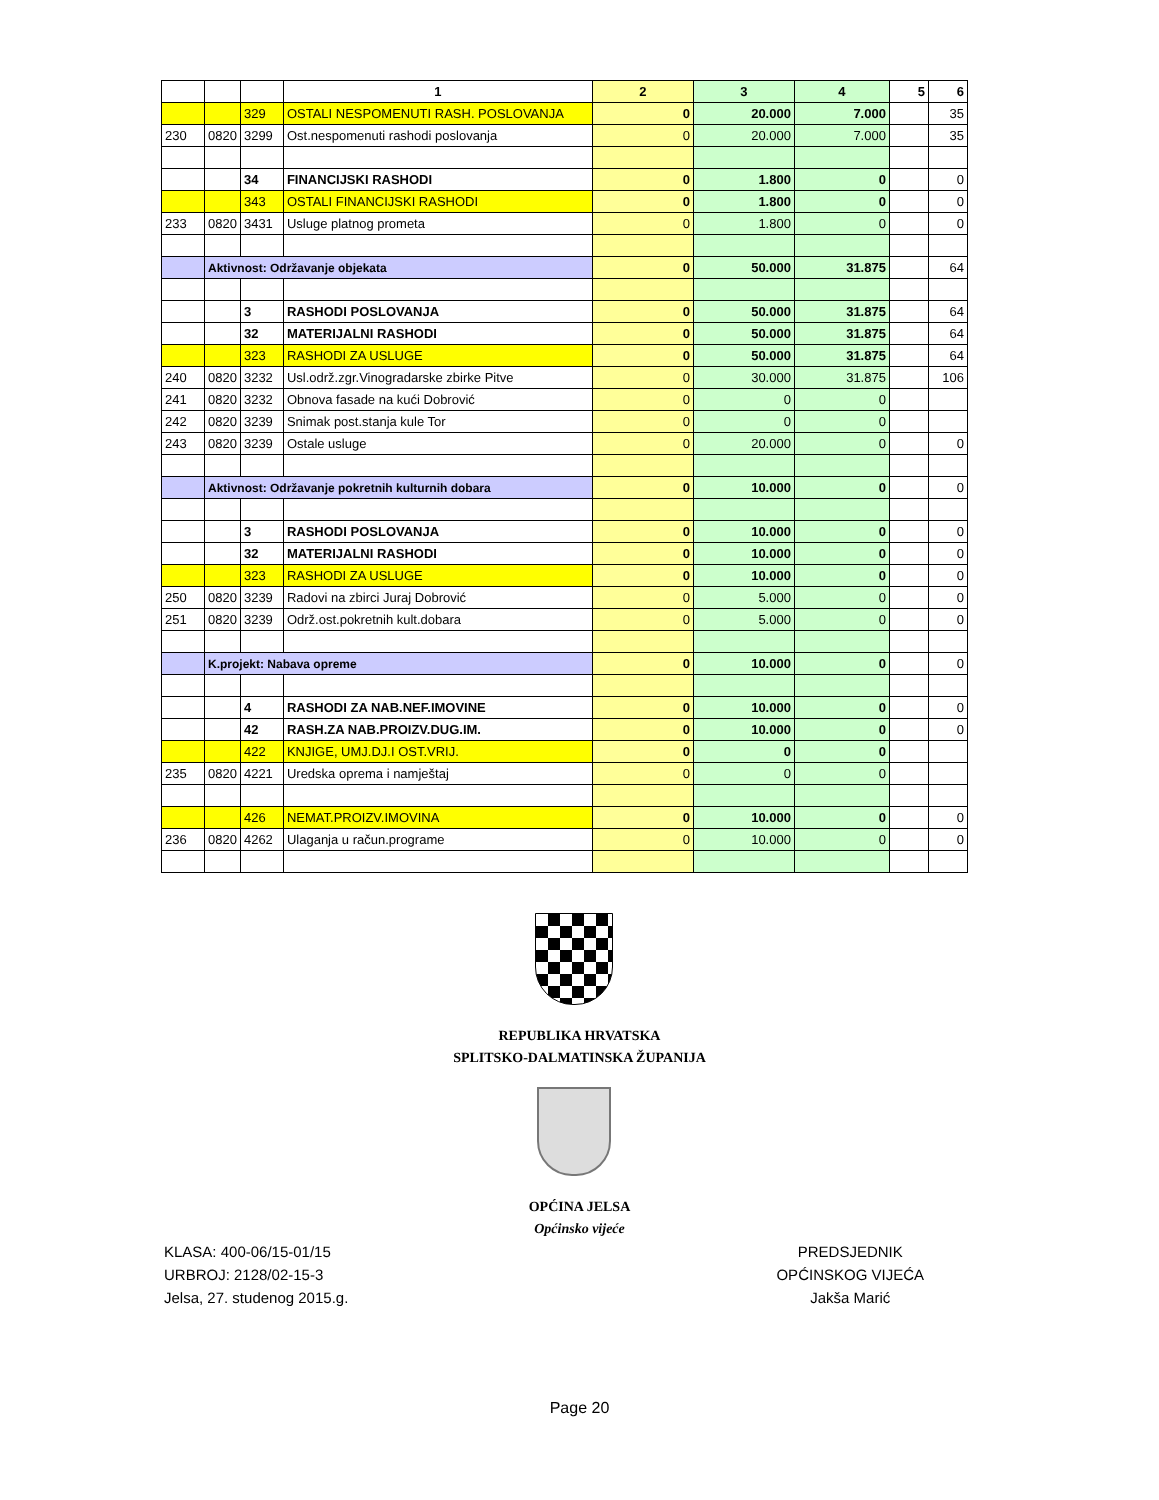| | | | 1 | 2 | 3 | 4 | 5 | 6 |
| --- | --- | --- | --- | --- | --- | --- | --- | --- |
| | | 329 | OSTALI NESPOMENUTI RASH. POSLOVANJA | 0 | 20.000 | 7.000 | | 35 |
| 230 | 0820 | 3299 | Ost.nespomenuti rashodi poslovanja | 0 | 20.000 | 7.000 | | 35 |
| | | 34 | FINANCIJSKI RASHODI | 0 | 1.800 | 0 | | 0 |
| | | 343 | OSTALI FINANCIJSKI RASHODI | 0 | 1.800 | 0 | | 0 |
| 233 | 0820 | 3431 | Usluge platnog prometa | 0 | 1.800 | 0 | | 0 |
| | Aktivnost: Održavanje objekata | | | 0 | 50.000 | 31.875 | | 64 |
| | | 3 | RASHODI POSLOVANJA | 0 | 50.000 | 31.875 | | 64 |
| | | 32 | MATERIJALNI RASHODI | 0 | 50.000 | 31.875 | | 64 |
| | | 323 | RASHODI ZA USLUGE | 0 | 50.000 | 31.875 | | 64 |
| 240 | 0820 | 3232 | Usl.održ.zgr.Vinogradarske zbirke Pitve | 0 | 30.000 | 31.875 | | 106 |
| 241 | 0820 | 3232 | Obnova fasade na kući Dobrović | 0 | 0 | 0 | | |
| 242 | 0820 | 3239 | Snimak post.stanja kule Tor | 0 | 0 | 0 | | |
| 243 | 0820 | 3239 | Ostale usluge | 0 | 20.000 | 0 | | 0 |
| | Aktivnost: Održavanje pokretnih kulturnih dobara | | | 0 | 10.000 | 0 | | 0 |
| | | 3 | RASHODI POSLOVANJA | 0 | 10.000 | 0 | | 0 |
| | | 32 | MATERIJALNI RASHODI | 0 | 10.000 | 0 | | 0 |
| | | 323 | RASHODI ZA USLUGE | 0 | 10.000 | 0 | | 0 |
| 250 | 0820 | 3239 | Radovi na zbirci Juraj Dobrović | 0 | 5.000 | 0 | | 0 |
| 251 | 0820 | 3239 | Održ.ost.pokretnih kult.dobara | 0 | 5.000 | 0 | | 0 |
| | K.projekt: Nabava opreme | | | 0 | 10.000 | 0 | | 0 |
| | | 4 | RASHODI ZA NAB.NEF.IMOVINE | 0 | 10.000 | 0 | | 0 |
| | | 42 | RASH.ZA NAB.PROIZV.DUG.IM. | 0 | 10.000 | 0 | | 0 |
| | | 422 | KNJIGE, UMJ.DJ.I OST.VRIJ. | 0 | 0 | 0 | | |
| 235 | 0820 | 4221 | Uredska oprema i namještaj | 0 | 0 | 0 | | |
| | | 426 | NEMAT.PROIZV.IMOVINA | 0 | 10.000 | 0 | | 0 |
| 236 | 0820 | 4262 | Ulaganja u račun.programe | 0 | 10.000 | 0 | | 0 |
REPUBLIKA HRVATSKA
SPLITSKO-DALMATINSKA ŽUPANIJA
OPĆINA JELSA
Općinsko vijeće
KLASA: 400-06/15-01/15
URBROJ: 2128/02-15-3
Jelsa, 27. studenog 2015.g.
PREDSJEDNIK
OPĆINSKOG VIJEĆA
Jakša Marić
Page 20